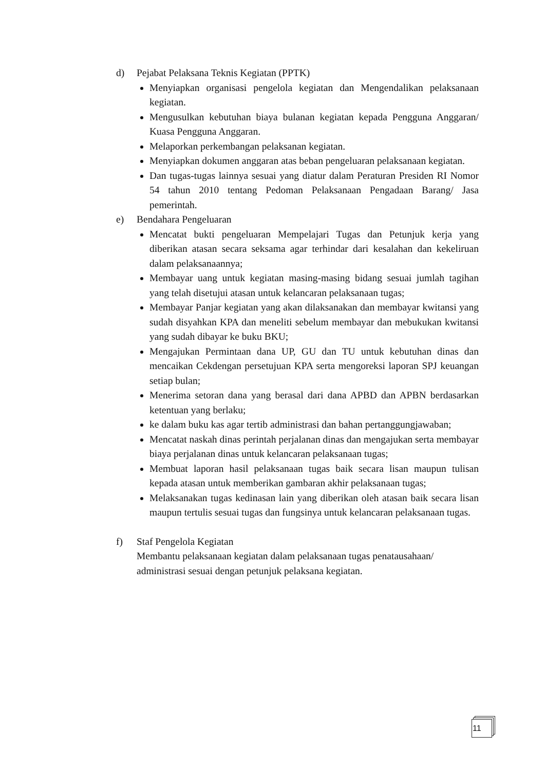d) Pejabat Pelaksana Teknis Kegiatan (PPTK)
Menyiapkan organisasi pengelola kegiatan dan Mengendalikan pelaksanaan kegiatan.
Mengusulkan kebutuhan biaya bulanan kegiatan kepada Pengguna Anggaran/ Kuasa Pengguna Anggaran.
Melaporkan perkembangan pelaksanan kegiatan.
Menyiapkan dokumen anggaran atas beban pengeluaran pelaksanaan kegiatan.
Dan tugas-tugas lainnya sesuai yang diatur dalam Peraturan Presiden RI Nomor 54 tahun 2010 tentang Pedoman Pelaksanaan Pengadaan Barang/ Jasa pemerintah.
e) Bendahara Pengeluaran
Mencatat bukti pengeluaran Mempelajari Tugas dan Petunjuk kerja yang diberikan atasan secara seksama agar terhindar dari kesalahan dan kekeliruan dalam pelaksanaannya;
Membayar uang untuk kegiatan masing-masing bidang sesuai jumlah tagihan yang telah disetujui atasan untuk kelancaran pelaksanaan tugas;
Membayar Panjar kegiatan yang akan dilaksanakan dan membayar kwitansi yang sudah disyahkan KPA dan meneliti sebelum membayar dan mebukukan kwitansi yang sudah dibayar ke buku BKU;
Mengajukan Permintaan dana UP, GU dan TU untuk kebutuhan dinas dan mencaikan Cekdengan persetujuan KPA serta mengoreksi laporan SPJ keuangan setiap bulan;
Menerima setoran dana yang berasal dari dana APBD dan APBN berdasarkan ketentuan yang berlaku;
ke dalam buku kas agar tertib administrasi dan bahan pertanggungjawaban;
Mencatat naskah dinas perintah perjalanan dinas dan mengajukan serta membayar biaya perjalanan dinas untuk kelancaran pelaksanaan tugas;
Membuat laporan hasil pelaksanaan tugas baik secara lisan maupun tulisan kepada atasan untuk memberikan gambaran akhir pelaksanaan tugas;
Melaksanakan tugas kedinasan lain yang diberikan oleh atasan baik secara lisan maupun tertulis sesuai tugas dan fungsinya untuk kelancaran pelaksanaan tugas.
f) Staf Pengelola Kegiatan
Membantu pelaksanaan kegiatan dalam pelaksanaan tugas penatausahaan/ administrasi sesuai dengan petunjuk pelaksana kegiatan.
11